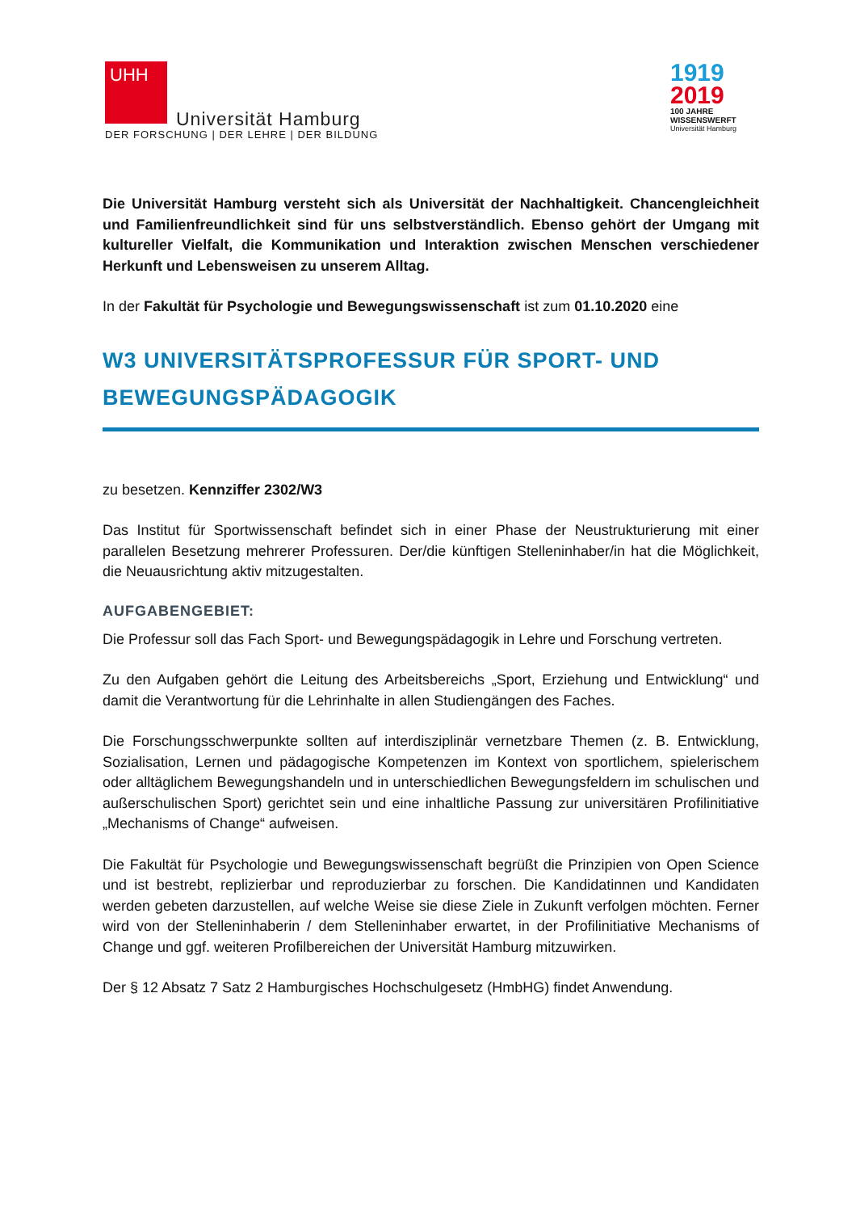UHH
Universität Hamburg
DER FORSCHUNG | DER LEHRE | DER BILDUNG
1919
2019
100 JAHRE
WISSENSWERFT
Universität Hamburg
Die Universität Hamburg versteht sich als Universität der Nachhaltigkeit. Chancengleichheit und Familienfreundlichkeit sind für uns selbstverständlich. Ebenso gehört der Umgang mit kultureller Vielfalt, die Kommunikation und Interaktion zwischen Menschen verschiedener Herkunft und Lebensweisen zu unserem Alltag.
In der Fakultät für Psychologie und Bewegungswissenschaft ist zum 01.10.2020 eine
W3 UNIVERSITÄTSPROFESSUR FÜR SPORT- UND BEWEGUNGSPÄDAGOGIK
zu besetzen. Kennziffer 2302/W3
Das Institut für Sportwissenschaft befindet sich in einer Phase der Neustrukturierung mit einer parallelen Besetzung mehrerer Professuren. Der/die künftigen Stelleninhaber/in hat die Möglichkeit, die Neuausrichtung aktiv mitzugestalten.
AUFGABENGEBIET:
Die Professur soll das Fach Sport- und Bewegungspädagogik in Lehre und Forschung vertreten.
Zu den Aufgaben gehört die Leitung des Arbeitsbereichs „Sport, Erziehung und Entwicklung“ und damit die Verantwortung für die Lehrinhalte in allen Studiengängen des Faches.
Die Forschungsschwerpunkte sollten auf interdisziplinär vernetzbare Themen (z. B. Entwicklung, Sozialisation, Lernen und pädagogische Kompetenzen im Kontext von sportlichem, spielerischem oder alltäglichem Bewegungshandeln und in unterschiedlichen Bewegungsfeldern im schulischen und außerschulischen Sport) gerichtet sein und eine inhaltliche Passung zur universitären Profilinitiative „Mechanisms of Change“ aufweisen.
Die Fakultät für Psychologie und Bewegungswissenschaft begrüßt die Prinzipien von Open Science und ist bestrebt, replizierbar und reproduzierbar zu forschen. Die Kandidatinnen und Kandidaten werden gebeten darzustellen, auf welche Weise sie diese Ziele in Zukunft verfolgen möchten. Ferner wird von der Stelleninhaberin / dem Stelleninhaber erwartet, in der Profilinitiative Mechanisms of Change und ggf. weiteren Profilbereichen der Universität Hamburg mitzuwirken.
Der § 12 Absatz 7 Satz 2 Hamburgisches Hochschulgesetz (HmbHG) findet Anwendung.